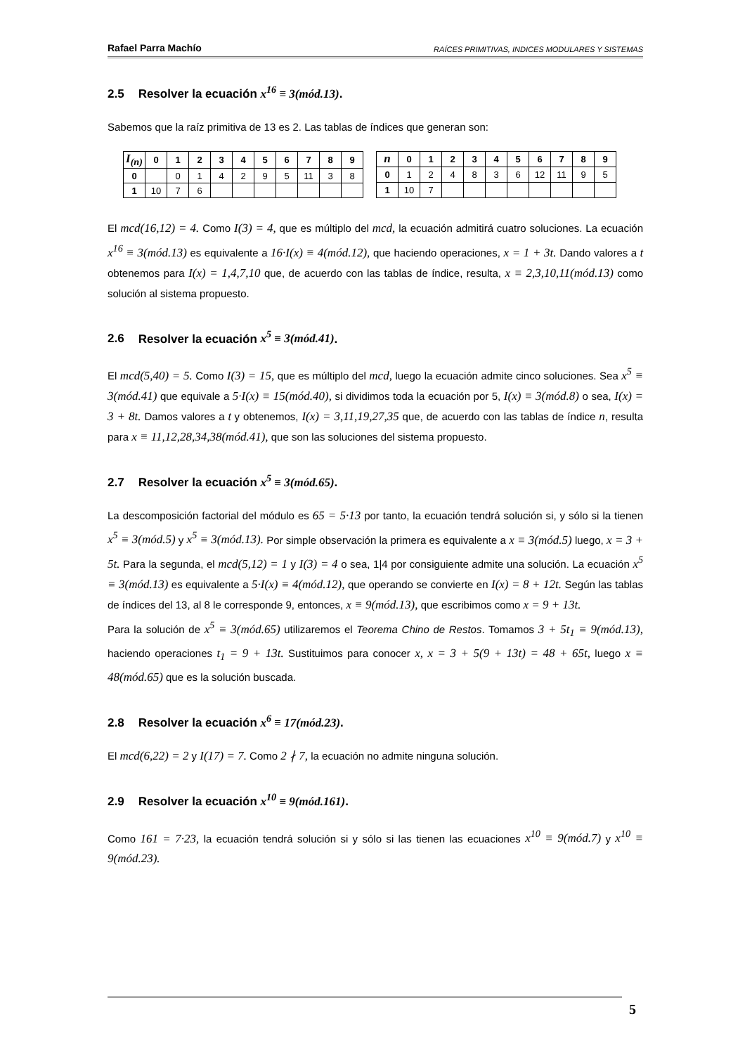Rafael Parra Machío RAÍCES PRIMITIVAS, INDICES MODULARES Y SISTEMAS
2.5 Resolver la ecuación x<sup>16</sup> ≡ 3(mód.13).
Sabemos que la raíz primitiva de 13 es 2. Las tablas de índices que generan son:
| I<sub>(n)</sub> | 0 | 1 | 2 | 3 | 4 | 5 | 6 | 7 | 8 | 9 |
| --- | --- | --- | --- | --- | --- | --- | --- | --- | --- | --- |
| 0 | | 0 | 1 | 4 | 2 | 9 | 5 | 11 | 3 | 8 |
| 1 | 10 | 7 | 6 | | | | | | | |
| n | 0 | 1 | 2 | 3 | 4 | 5 | 6 | 7 | 8 | 9 |
| --- | --- | --- | --- | --- | --- | --- | --- | --- | --- | --- |
| 0 | 1 | 2 | 4 | 8 | 3 | 6 | 12 | 11 | 9 | 5 |
| 1 | 10 | 7 | | | | | | | | |
El mcd(16,12) = 4. Como I(3) = 4, que es múltiplo del mcd, la ecuación admitirá cuatro soluciones. La ecuación x<sup>16</sup> ≡ 3(mód.13) es equivalente a 16·I(x) ≡ 4(mód.12), que haciendo operaciones, x = 1 + 3t. Dando valores a t obtenemos para I(x) = 1,4,7,10 que, de acuerdo con las tablas de índice, resulta, x ≡ 2,3,10,11(mód.13) como solución al sistema propuesto.
2.6 Resolver la ecuación x<sup>5</sup> ≡ 3(mód.41).
El mcd(5,40) = 5. Como I(3) = 15, que es múltiplo del mcd, luego la ecuación admite cinco soluciones. Sea x<sup>5</sup> ≡ 3(mód.41) que equivale a 5·I(x) ≡ 15(mód.40), si dividimos toda la ecuación por 5, I(x) ≡ 3(mód.8) o sea, I(x) = 3 + 8t. Damos valores a t y obtenemos, I(x) = 3,11,19,27,35 que, de acuerdo con las tablas de índice n, resulta para x ≡ 11,12,28,34,38(mód.41), que son las soluciones del sistema propuesto.
2.7 Resolver la ecuación x<sup>5</sup> ≡ 3(mód.65).
La descomposición factorial del módulo es 65 = 5·13 por tanto, la ecuación tendrá solución si, y sólo si la tienen x<sup>5</sup> ≡ 3(mód.5) y x<sup>5</sup> ≡ 3(mód.13). Por simple observación la primera es equivalente a x ≡ 3(mód.5) luego, x = 3 + 5t. Para la segunda, el mcd(5,12) = 1 y I(3) = 4 o sea, 1|4 por consiguiente admite una solución. La ecuación x<sup>5</sup> ≡ 3(mód.13) es equivalente a 5·I(x) ≡ 4(mód.12), que operando se convierte en I(x) = 8 + 12t. Según las tablas de índices del 13, al 8 le corresponde 9, entonces, x ≡ 9(mód.13), que escribimos como x = 9 + 13t.
Para la solución de x<sup>5</sup> ≡ 3(mód.65) utilizaremos el Teorema Chino de Restos. Tomamos 3 + 5t<sub>1</sub> ≡ 9(mód.13), haciendo operaciones t<sub>1</sub> = 9 + 13t. Sustituimos para conocer x, x = 3 + 5(9 + 13t) = 48 + 65t, luego x ≡ 48(mód.65) que es la solución buscada.
2.8 Resolver la ecuación x<sup>6</sup> ≡ 17(mód.23).
El mcd(6,22) = 2 y I(17) = 7. Como 2 ∤ 7, la ecuación no admite ninguna solución.
2.9 Resolver la ecuación x<sup>10</sup> ≡ 9(mód.161).
Como 161 = 7·23, la ecuación tendrá solución si y sólo si las tienen las ecuaciones x<sup>10</sup> ≡ 9(mód.7) y x<sup>10</sup> ≡ 9(mód.23).
5